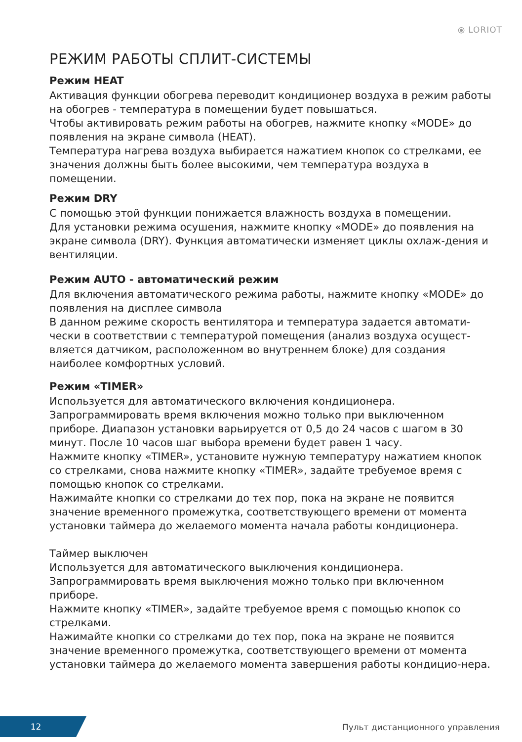⦿ LORIOT
РЕЖИМ РАБОТЫ СПЛИТ-СИСТЕМЫ
Режим HEAT
Активация функции обогрева переводит кондиционер воздуха в режим работы на обогрев - температура в помещении будет повышаться.
Чтобы активировать режим работы на обогрев, нажмите кнопку «MODE» до появления на экране символа (HEAT).
Температура нагрева воздуха выбирается нажатием кнопок со стрелками, ее значения должны быть более высокими, чем температура воздуха в помещении.
Режим DRY
С помощью этой функции понижается влажность воздуха в помещении.
Для установки режима осушения, нажмите кнопку «MODE» до появления на экране символа (DRY). Функция автоматически изменяет циклы охлаж-дения и вентиляции.
Режим AUTO - автоматический режим
Для включения автоматического режима работы, нажмите кнопку «MODE» до появления на дисплее символа
В данном режиме скорость вентилятора и температура задается автомати-чески в соответствии с температурой помещения (анализ воздуха осущест-вляется датчиком, расположенном во внутреннем блоке) для создания наиболее комфортных условий.
Режим «TIMER»
Используется для автоматического включения кондиционера.
Запрограммировать время включения можно только при выключенном приборе. Диапазон установки варьируется от 0,5 до 24 часов с шагом в 30 минут. После 10 часов шаг выбора времени будет равен 1 часу.
Нажмите кнопку «TIMER», установите нужную температуру нажатием кнопок со стрелками, снова нажмите кнопку «TIMER», задайте требуемое время с помощью кнопок со стрелками.
Нажимайте кнопки со стрелками до тех пор, пока на экране не появится значение временного промежутка, соответствующего времени от момента установки таймера до желаемого момента начала работы кондиционера.
Таймер выключен
Используется для автоматического выключения кондиционера.
Запрограммировать время выключения можно только при включенном приборе.
Нажмите кнопку «TIMER», задайте требуемое время с помощью кнопок со стрелками.
Нажимайте кнопки со стрелками до тех пор, пока на экране не появится значение временного промежутка, соответствующего времени от момента установки таймера до желаемого момента завершения работы кондицио-нера.
12
Пульт дистанционного управления